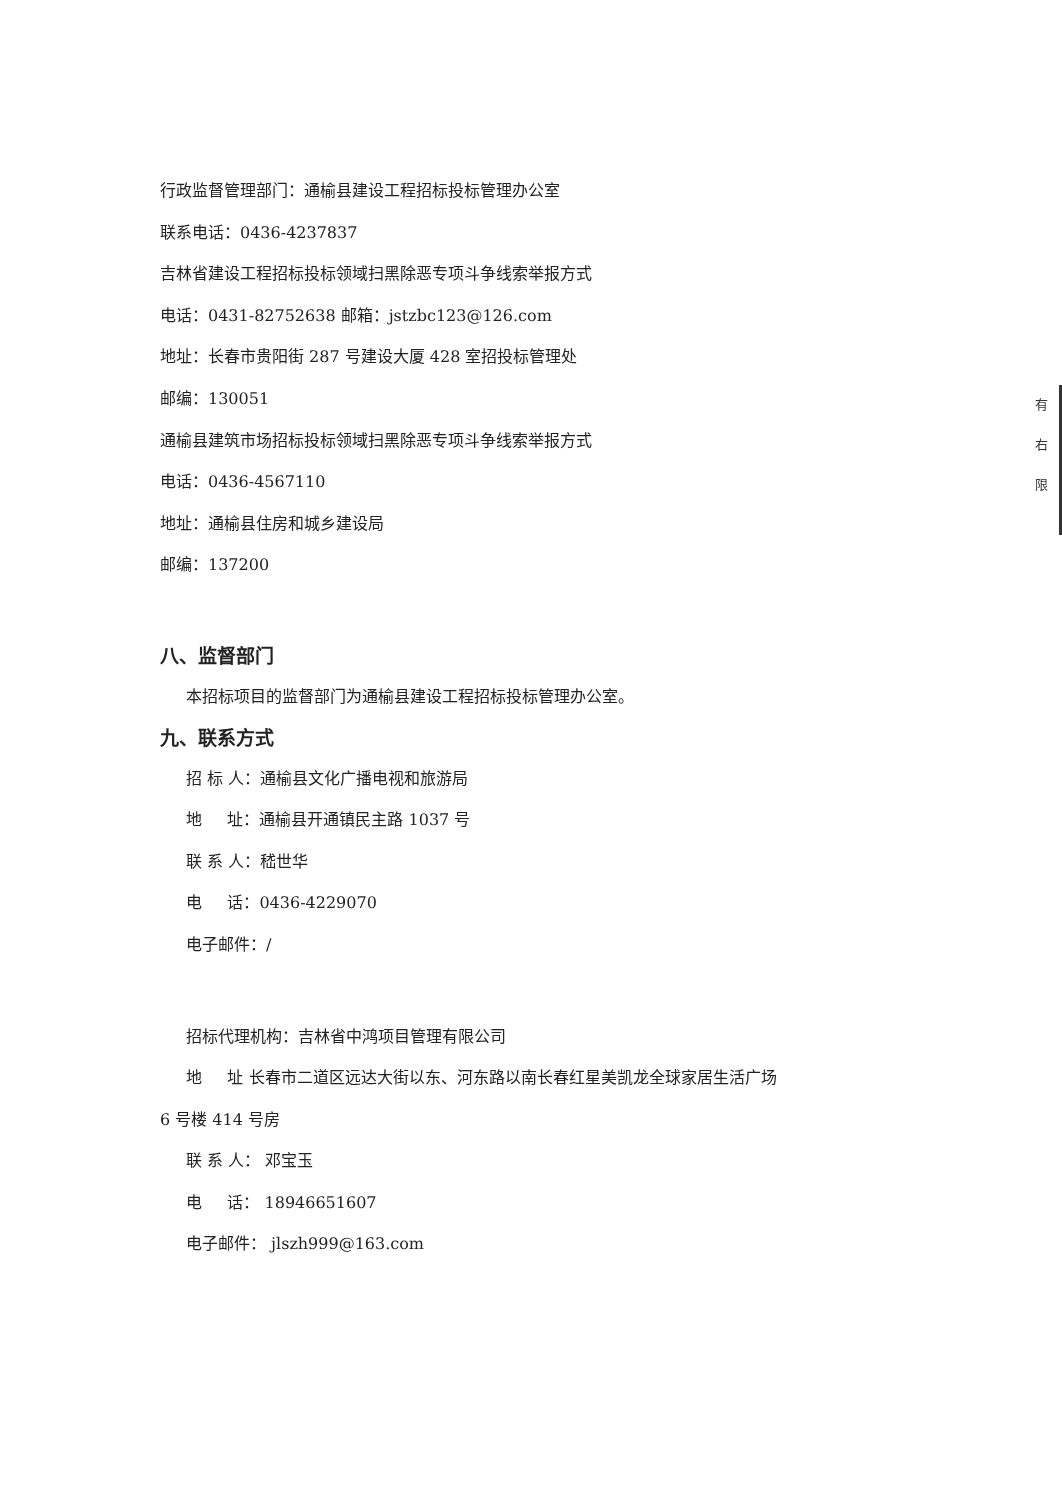行政监督管理部门：通榆县建设工程招标投标管理办公室
联系电话：0436-4237837
吉林省建设工程招标投标领域扫黑除恶专项斗争线索举报方式
电话：0431-82752638 邮箱：jstzbc123@126.com
地址：长春市贵阳街 287 号建设大厦 428 室招投标管理处
邮编：130051
通榆县建筑市场招标投标领域扫黑除恶专项斗争线索举报方式
电话：0436-4567110
地址：通榆县住房和城乡建设局
邮编：137200
八、监督部门
本招标项目的监督部门为通榆县建设工程招标投标管理办公室。
九、联系方式
招 标 人：通榆县文化广播电视和旅游局
地 址：通榆县开通镇民主路 1037 号
联 系 人：嵇世华
电 话：0436-4229070
电子邮件：/
招标代理机构：吉林省中鸿项目管理有限公司
地 址 长春市二道区远达大街以东、河东路以南长春红星美凯龙全球家居生活广场
6 号楼 414 号房
联 系 人： 邓宝玉
电 话： 18946651607
电子邮件： jlszh999@163.com
有
右
限